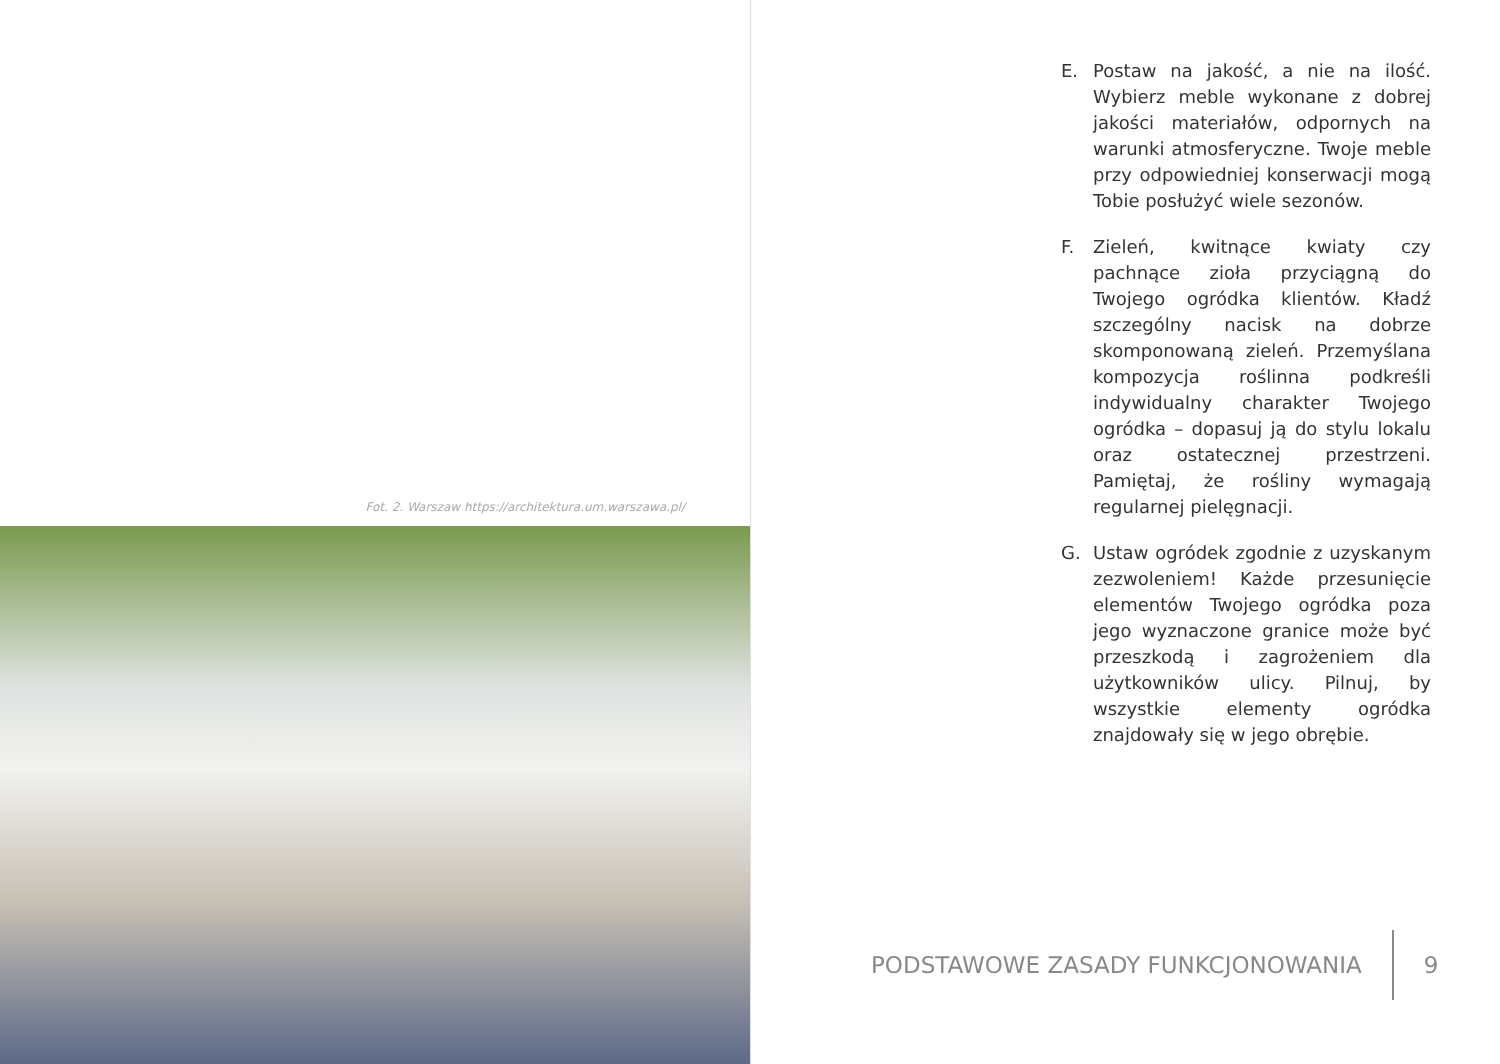Fot. 2. Warszaw https://architektura.um.warszawa.pl/
E. Postaw na jakość, a nie na ilość. Wybierz meble wykonane z dobrej jakości materiałów, odpornych na warunki atmosferyczne. Twoje meble przy odpowiedniej konserwacji mogą Tobie posłużyć wiele sezonów.
F. Zieleń, kwitnące kwiaty czy pachnące zioła przyciągną do Twojego ogródka klientów. Kładź szczególny nacisk na dobrze skomponowaną zieleń. Przemyślana kompozycja roślinna podkreśli indywidualny charakter Twojego ogródka – dopasuj ją do stylu lokalu oraz ostatecznej przestrzeni. Pamiętaj, że rośliny wymagają regularnej pielęgnacji.
G. Ustaw ogródek zgodnie z uzyskanym zezwoleniem! Każde przesunięcie elementów Twojego ogródka poza jego wyznaczone granice może być przeszkodą i zagrożeniem dla użytkowników ulicy. Pilnuj, by wszystkie elementy ogródka znajdowały się w jego obrębie.
PODSTAWOWE ZASADY FUNKCJONOWANIA
9